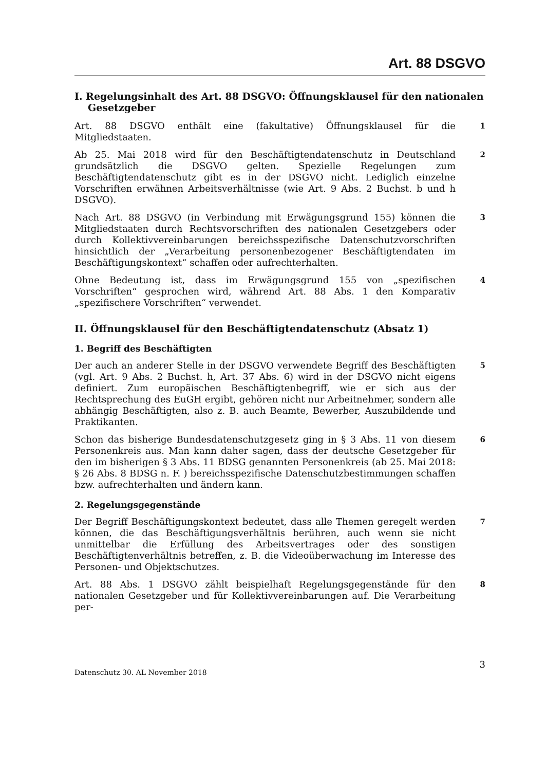Art. 88 DSGVO
I. Regelungsinhalt des Art. 88 DSGVO: Öffnungsklausel für den nationalen Gesetzgeber
Art. 88 DSGVO enthält eine (fakultative) Öffnungsklausel für die Mitgliedstaaten.
1
Ab 25. Mai 2018 wird für den Beschäftigtendatenschutz in Deutschland grundsätzlich die DSGVO gelten. Spezielle Regelungen zum Beschäftigtendatenschutz gibt es in der DSGVO nicht. Lediglich einzelne Vorschriften erwähnen Arbeitsverhältnisse (wie Art. 9 Abs. 2 Buchst. b und h DSGVO).
2
Nach Art. 88 DSGVO (in Verbindung mit Erwägungsgrund 155) können die Mitgliedstaaten durch Rechtsvorschriften des nationalen Gesetzgebers oder durch Kollektivvereinbarungen bereichsspezifische Datenschutzvorschriften hinsichtlich der „Verarbeitung personenbezogener Beschäftigtendaten im Beschäftigungskontext“ schaffen oder aufrechterhalten.
3
Ohne Bedeutung ist, dass im Erwägungsgrund 155 von „spezifischen Vorschriften“ gesprochen wird, während Art. 88 Abs. 1 den Komparativ „spezifischere Vorschriften“ verwendet.
4
II. Öffnungsklausel für den Beschäftigtendatenschutz (Absatz 1)
1. Begriff des Beschäftigten
Der auch an anderer Stelle in der DSGVO verwendete Begriff des Beschäftigten (vgl. Art. 9 Abs. 2 Buchst. h, Art. 37 Abs. 6) wird in der DSGVO nicht eigens definiert. Zum europäischen Beschäftigtenbegriff, wie er sich aus der Rechtsprechung des EuGH ergibt, gehören nicht nur Arbeitnehmer, sondern alle abhängig Beschäftigten, also z. B. auch Beamte, Bewerber, Auszubildende und Praktikanten.
5
Schon das bisherige Bundesdatenschutzgesetz ging in § 3 Abs. 11 von diesem Personenkreis aus. Man kann daher sagen, dass der deutsche Gesetzgeber für den im bisherigen § 3 Abs. 11 BDSG genannten Personenkreis (ab 25. Mai 2018: § 26 Abs. 8 BDSG n. F. ) bereichsspezifische Datenschutzbestimmungen schaffen bzw. aufrechterhalten und ändern kann.
6
2. Regelungsgegenstände
Der Begriff Beschäftigungskontext bedeutet, dass alle Themen geregelt werden können, die das Beschäftigungsverhältnis berühren, auch wenn sie nicht unmittelbar die Erfüllung des Arbeitsvertrages oder des sonstigen Beschäftigtenverhältnis betreffen, z. B. die Videoüberwachung im Interesse des Personen- und Objektschutzes.
7
Art. 88 Abs. 1 DSGVO zählt beispielhaft Regelungsgegenstände für den nationalen Gesetzgeber und für Kollektivvereinbarungen auf. Die Verarbeitung per-
8
Datenschutz 30. AL November 2018 3